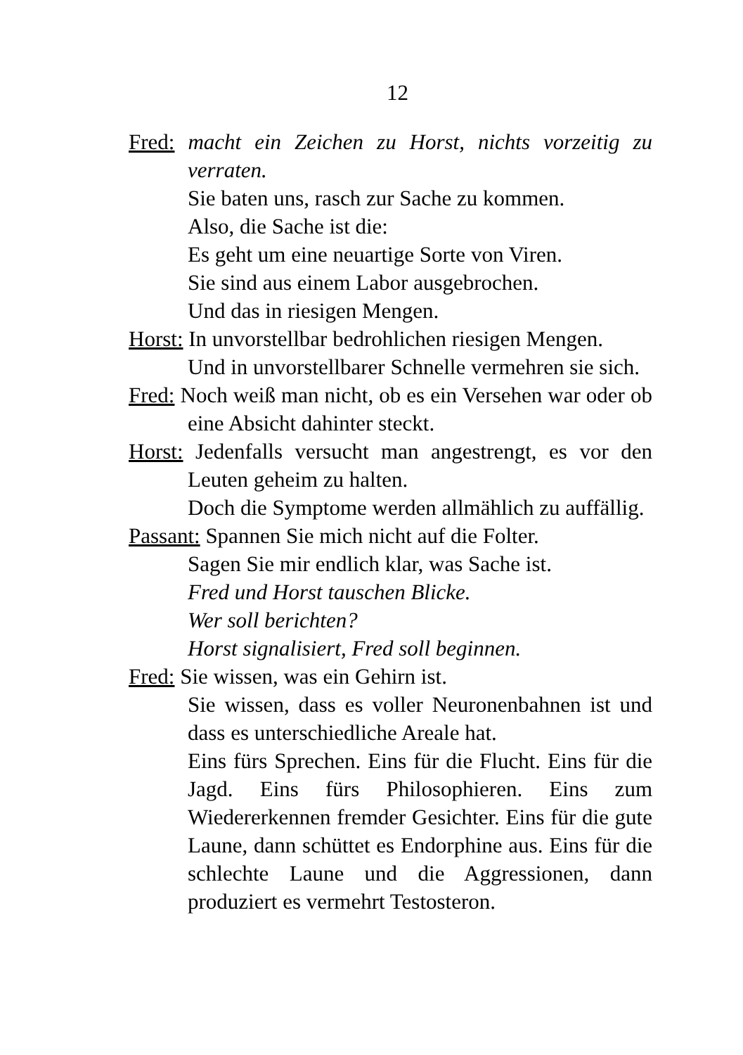12
Fred: macht ein Zeichen zu Horst, nichts vorzeitig zu verraten.
Sie baten uns, rasch zur Sache zu kommen.
Also, die Sache ist die:
Es geht um eine neuartige Sorte von Viren.
Sie sind aus einem Labor ausgebrochen.
Und das in riesigen Mengen.
Horst: In unvorstellbar bedrohlichen riesigen Mengen.
Und in unvorstellbarer Schnelle vermehren sie sich.
Fred: Noch weiß man nicht, ob es ein Versehen war oder ob eine Absicht dahinter steckt.
Horst: Jedenfalls versucht man angestrengt, es vor den Leuten geheim zu halten.
Doch die Symptome werden allmählich zu auffällig.
Passant: Spannen Sie mich nicht auf die Folter.
Sagen Sie mir endlich klar, was Sache ist.
Fred und Horst tauschen Blicke.
Wer soll berichten?
Horst signalisiert, Fred soll beginnen.
Fred: Sie wissen, was ein Gehirn ist.
Sie wissen, dass es voller Neuronenbahnen ist und dass es unterschiedliche Areale hat.
Eins fürs Sprechen. Eins für die Flucht. Eins für die Jagd. Eins fürs Philosophieren. Eins zum Wiedererkennen fremder Gesichter. Eins für die gute Laune, dann schüttet es Endorphine aus. Eins für die schlechte Laune und die Aggressionen, dann produziert es vermehrt Testosteron.